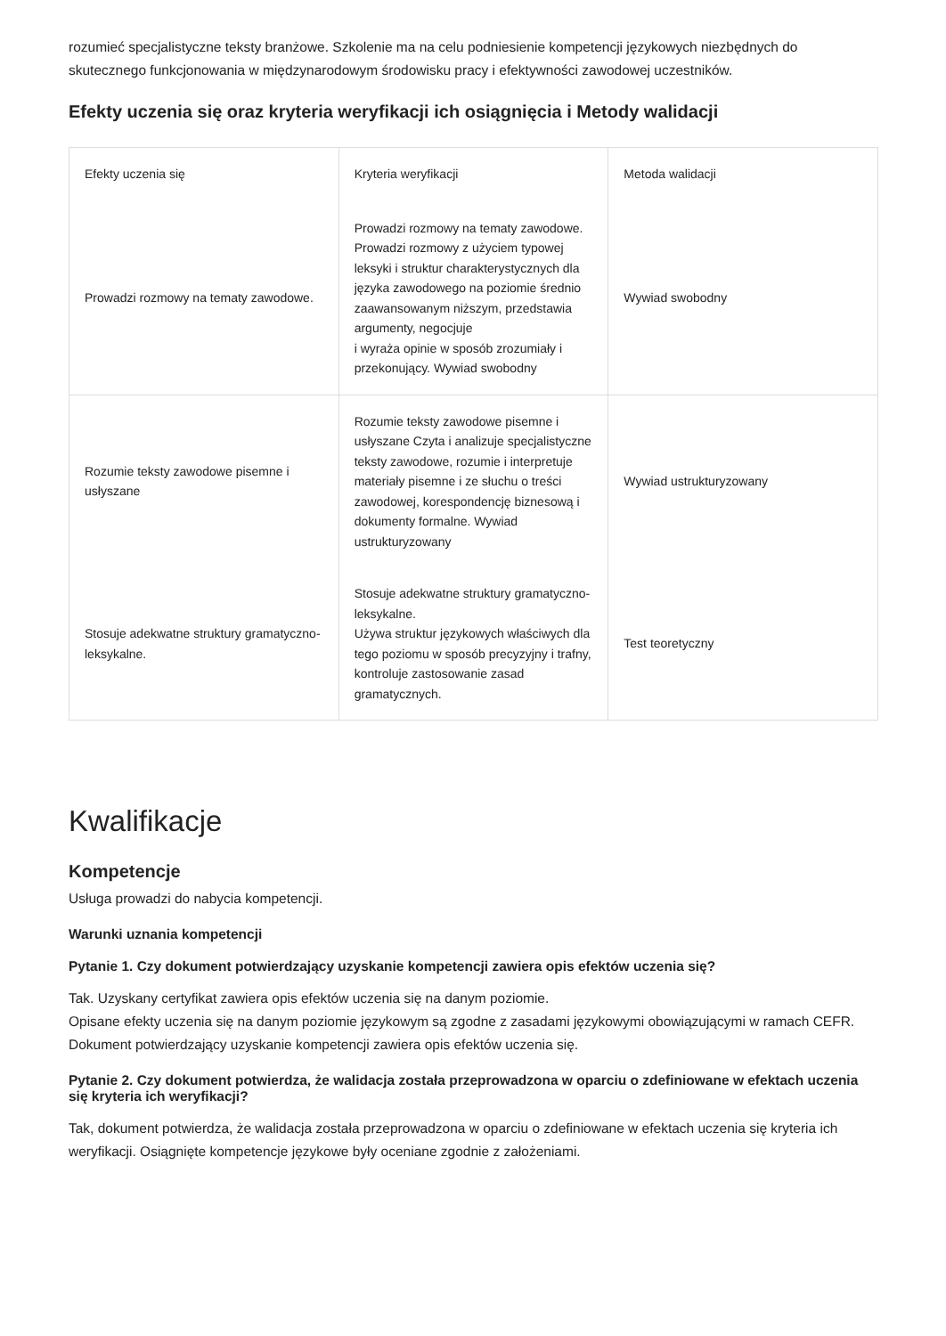rozumieć specjalistyczne teksty branżowe. Szkolenie ma na celu podniesienie kompetencji językowych niezbędnych do skutecznego funkcjonowania w międzynarodowym środowisku pracy i efektywności zawodowej uczestników.
Efekty uczenia się oraz kryteria weryfikacji ich osiągnięcia i Metody walidacji
| Efekty uczenia się | Kryteria weryfikacji | Metoda walidacji |
| --- | --- | --- |
| Prowadzi rozmowy na tematy zawodowe. | Prowadzi rozmowy na tematy zawodowe. Prowadzi rozmowy z użyciem typowej leksyki i struktur charakterystycznych dla języka zawodowego na poziomie średnio zaawansowanym niższym, przedstawia argumenty, negocjuje i wyraża opinie w sposób zrozumiały i przekonujący. Wywiad swobodny | Wywiad swobodny |
| Rozumie teksty zawodowe pisemne i usłyszane | Rozumie teksty zawodowe pisemne i usłyszane Czyta i analizuje specjalistyczne teksty zawodowe, rozumie i interpretuje materiały pisemne i ze słuchu o treści zawodowej, korespondencję biznesową i dokumenty formalne. Wywiad ustrukturyzowany | Wywiad ustrukturyzowany |
| Stosuje adekwatne struktury gramatyczno-leksykalne. | Stosuje adekwatne struktury gramatyczno-leksykalne. Używa struktur językowych właściwych dla tego poziomu w sposób precyzyjny i trafny, kontroluje zastosowanie zasad gramatycznych. | Test teoretyczny |
Kwalifikacje
Kompetencje
Usługa prowadzi do nabycia kompetencji.
Warunki uznania kompetencji
Pytanie 1. Czy dokument potwierdzający uzyskanie kompetencji zawiera opis efektów uczenia się?
Tak. Uzyskany certyfikat zawiera opis efektów uczenia się na danym poziomie.
Opisane efekty uczenia się na danym poziomie językowym są zgodne z zasadami językowymi obowiązującymi w ramach CEFR. Dokument potwierdzający uzyskanie kompetencji zawiera opis efektów uczenia się.
Pytanie 2. Czy dokument potwierdza, że walidacja została przeprowadzona w oparciu o zdefiniowane w efektach uczenia się kryteria ich weryfikacji?
Tak, dokument potwierdza, że walidacja została przeprowadzona w oparciu o zdefiniowane w efektach uczenia się kryteria ich weryfikacji. Osiągnięte kompetencje językowe były oceniane zgodnie z założeniami.